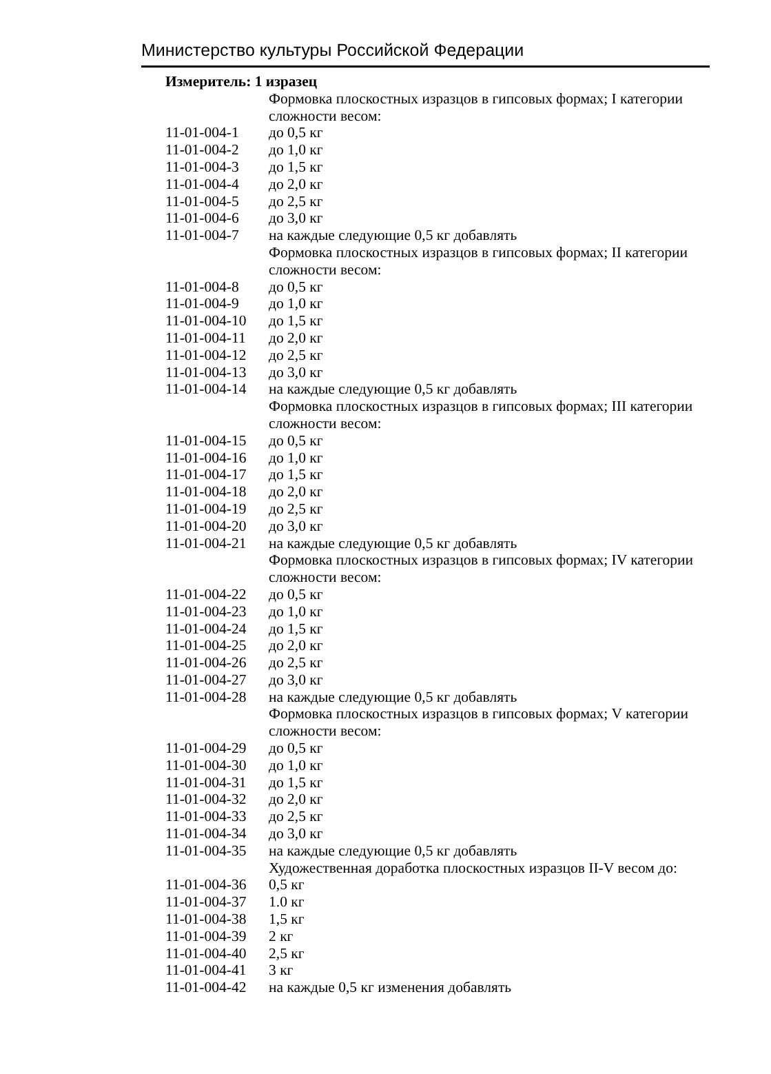Министерство культуры Российской Федерации
Измеритель: 1 изразец
| | Формовка плоскостных изразцов в гипсовых формах; I категории сложности весом: |
| 11-01-004-1 | до 0,5 кг |
| 11-01-004-2 | до 1,0 кг |
| 11-01-004-3 | до 1,5 кг |
| 11-01-004-4 | до 2,0 кг |
| 11-01-004-5 | до 2,5 кг |
| 11-01-004-6 | до 3,0 кг |
| 11-01-004-7 | на каждые следующие 0,5 кг добавлять |
| | Формовка плоскостных изразцов в гипсовых формах; II категории сложности весом: |
| 11-01-004-8 | до 0,5 кг |
| 11-01-004-9 | до 1,0 кг |
| 11-01-004-10 | до 1,5 кг |
| 11-01-004-11 | до 2,0 кг |
| 11-01-004-12 | до 2,5 кг |
| 11-01-004-13 | до 3,0 кг |
| 11-01-004-14 | на каждые следующие 0,5 кг добавлять |
| | Формовка плоскостных изразцов в гипсовых формах; III категории сложности весом: |
| 11-01-004-15 | до 0,5 кг |
| 11-01-004-16 | до 1,0 кг |
| 11-01-004-17 | до 1,5 кг |
| 11-01-004-18 | до 2,0 кг |
| 11-01-004-19 | до 2,5 кг |
| 11-01-004-20 | до 3,0 кг |
| 11-01-004-21 | на каждые следующие 0,5 кг добавлять |
| | Формовка плоскостных изразцов в гипсовых формах; IV категории сложности весом: |
| 11-01-004-22 | до 0,5 кг |
| 11-01-004-23 | до 1,0 кг |
| 11-01-004-24 | до 1,5 кг |
| 11-01-004-25 | до 2,0 кг |
| 11-01-004-26 | до 2,5 кг |
| 11-01-004-27 | до 3,0 кг |
| 11-01-004-28 | на каждые следующие 0,5 кг добавлять |
| | Формовка плоскостных изразцов в гипсовых формах; V категории сложности весом: |
| 11-01-004-29 | до 0,5 кг |
| 11-01-004-30 | до 1,0 кг |
| 11-01-004-31 | до 1,5 кг |
| 11-01-004-32 | до 2,0 кг |
| 11-01-004-33 | до 2,5 кг |
| 11-01-004-34 | до 3,0 кг |
| 11-01-004-35 | на каждые следующие 0,5 кг добавлять |
| | Художественная доработка плоскостных изразцов II-V весом до: |
| 11-01-004-36 | 0,5 кг |
| 11-01-004-37 | 1.0 кг |
| 11-01-004-38 | 1,5 кг |
| 11-01-004-39 | 2 кг |
| 11-01-004-40 | 2,5 кг |
| 11-01-004-41 | 3 кг |
| 11-01-004-42 | на каждые 0,5 кг изменения добавлять |